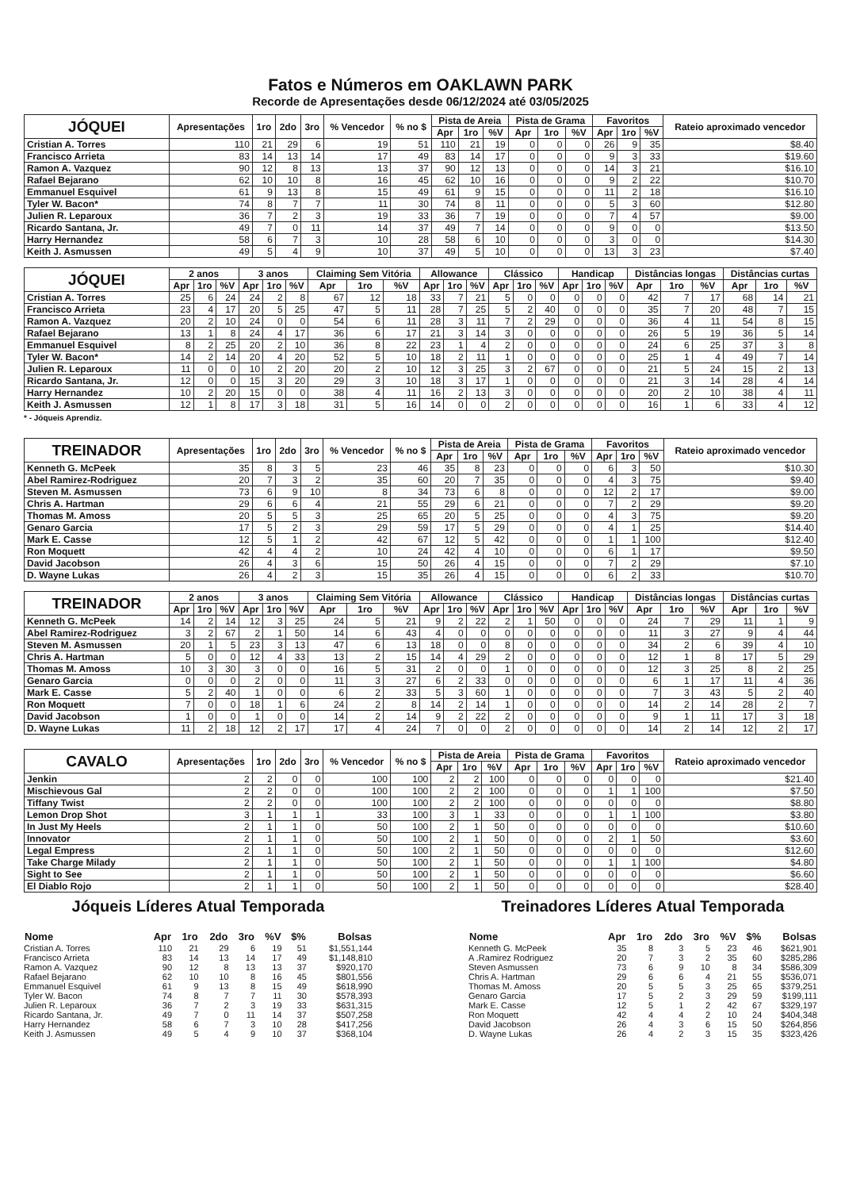Fatos e Números em OAKLAWN PARK
Recorde de Apresentações desde 06/12/2024 até 03/05/2025
| JÓQUEI | Apresentações | 1ro | 2do | 3ro | % Vencedor | % no $ | Pista de Areia | | | Pista de Grama | | | Favoritos | | | Rateio aproximado vencedor |
| --- | --- | --- | --- | --- | --- | --- | --- | --- | --- | --- | --- | --- | --- | --- | --- | --- |
| | | | | | | | Apr | 1ro | %V | Apr | 1ro | %V | Apr | 1ro | %V | |
| Cristian A. Torres | 110 | 21 | 29 | 6 | 19 | 51 | 110 | 21 | 19 | 0 | 0 | 0 | 26 | 9 | 35 | $8.40 |
| Francisco Arrieta | 83 | 14 | 13 | 14 | 17 | 49 | 83 | 14 | 17 | 0 | 0 | 0 | 9 | 3 | 33 | $19.60 |
| Ramon A. Vazquez | 90 | 12 | 8 | 13 | 13 | 37 | 90 | 12 | 13 | 0 | 0 | 0 | 14 | 3 | 21 | $16.10 |
| Rafael Bejarano | 62 | 10 | 10 | 8 | 16 | 45 | 62 | 10 | 16 | 0 | 0 | 0 | 9 | 2 | 22 | $10.70 |
| Emmanuel Esquivel | 61 | 9 | 13 | 8 | 15 | 49 | 61 | 9 | 15 | 0 | 0 | 0 | 11 | 2 | 18 | $16.10 |
| Tyler W. Bacon* | 74 | 8 | 7 | 7 | 11 | 30 | 74 | 8 | 11 | 0 | 0 | 0 | 5 | 3 | 60 | $12.80 |
| Julien R. Leparoux | 36 | 7 | 2 | 3 | 19 | 33 | 36 | 7 | 19 | 0 | 0 | 0 | 7 | 4 | 57 | $9.00 |
| Ricardo Santana, Jr. | 49 | 7 | 0 | 11 | 14 | 37 | 49 | 7 | 14 | 0 | 0 | 0 | 9 | 0 | 0 | $13.50 |
| Harry Hernandez | 58 | 6 | 7 | 3 | 10 | 28 | 58 | 6 | 10 | 0 | 0 | 0 | 3 | 0 | 0 | $14.30 |
| Keith J. Asmussen | 49 | 5 | 4 | 9 | 10 | 37 | 49 | 5 | 10 | 0 | 0 | 0 | 13 | 3 | 23 | $7.40 |
| JÓQUEI | 2 anos | | | 3 anos | | | Claiming Sem Vitória | | | Allowance | | | Clássico | | | Handicap | | | Distâncias longas | | | Distâncias curtas | | |
| --- | --- | --- | --- | --- | --- | --- | --- | --- | --- | --- | --- | --- | --- | --- | --- | --- | --- | --- | --- | --- | --- | --- | --- | --- |
| | Apr | 1ro | %V | Apr | 1ro | %V | Apr | 1ro | %V | Apr | 1ro | %V | Apr | 1ro | %V | Apr | 1ro | %V | Apr | 1ro | %V | Apr | 1ro | %V |
| Cristian A. Torres | 25 | 6 | 24 | 24 | 2 | 8 | 67 | 12 | 18 | 33 | 7 | 21 | 5 | 0 | 0 | 0 | 0 | 0 | 42 | 7 | 17 | 68 | 14 | 21 |
| Francisco Arrieta | 23 | 4 | 17 | 20 | 5 | 25 | 47 | 5 | 11 | 28 | 7 | 25 | 5 | 2 | 40 | 0 | 0 | 0 | 35 | 7 | 20 | 48 | 7 | 15 |
| Ramon A. Vazquez | 20 | 2 | 10 | 24 | 0 | 0 | 54 | 6 | 11 | 28 | 3 | 11 | 7 | 2 | 29 | 0 | 0 | 0 | 36 | 4 | 11 | 54 | 8 | 15 |
| Rafael Bejarano | 13 | 1 | 8 | 24 | 4 | 17 | 36 | 6 | 17 | 21 | 3 | 14 | 3 | 0 | 0 | 0 | 0 | 0 | 26 | 5 | 19 | 36 | 5 | 14 |
| Emmanuel Esquivel | 8 | 2 | 25 | 20 | 2 | 10 | 36 | 8 | 22 | 23 | 1 | 4 | 2 | 0 | 0 | 0 | 0 | 0 | 24 | 6 | 25 | 37 | 3 | 8 |
| Tyler W. Bacon* | 14 | 2 | 14 | 20 | 4 | 20 | 52 | 5 | 10 | 18 | 2 | 11 | 1 | 0 | 0 | 0 | 0 | 0 | 25 | 1 | 4 | 49 | 7 | 14 |
| Julien R. Leparoux | 11 | 0 | 0 | 10 | 2 | 20 | 20 | 2 | 10 | 12 | 3 | 25 | 3 | 2 | 67 | 0 | 0 | 0 | 21 | 5 | 24 | 15 | 2 | 13 |
| Ricardo Santana, Jr. | 12 | 0 | 0 | 15 | 3 | 20 | 29 | 3 | 10 | 18 | 3 | 17 | 1 | 0 | 0 | 0 | 0 | 0 | 21 | 3 | 14 | 28 | 4 | 14 |
| Harry Hernandez | 10 | 2 | 20 | 15 | 0 | 0 | 38 | 4 | 11 | 16 | 2 | 13 | 3 | 0 | 0 | 0 | 0 | 0 | 20 | 2 | 10 | 38 | 4 | 11 |
| Keith J. Asmussen | 12 | 1 | 8 | 17 | 3 | 18 | 31 | 5 | 16 | 14 | 0 | 0 | 2 | 0 | 0 | 0 | 0 | 0 | 16 | 1 | 6 | 33 | 4 | 12 |
* - Jóqueis Aprendiz.
| TREINADOR | Apresentações | 1ro | 2do | 3ro | % Vencedor | % no $ | Pista de Areia | | | Pista de Grama | | | Favoritos | | | Rateio aproximado vencedor |
| --- | --- | --- | --- | --- | --- | --- | --- | --- | --- | --- | --- | --- | --- | --- | --- | --- |
| | | | | | | | Apr | 1ro | %V | Apr | 1ro | %V | Apr | 1ro | %V | |
| Kenneth G. McPeek | 35 | 8 | 3 | 5 | 23 | 46 | 35 | 8 | 23 | 0 | 0 | 0 | 6 | 3 | 50 | $10.30 |
| Abel Ramirez-Rodriguez | 20 | 7 | 3 | 2 | 35 | 60 | 20 | 7 | 35 | 0 | 0 | 0 | 4 | 3 | 75 | $9.40 |
| Steven M. Asmussen | 73 | 6 | 9 | 10 | 8 | 34 | 73 | 6 | 8 | 0 | 0 | 0 | 12 | 2 | 17 | $9.00 |
| Chris A. Hartman | 29 | 6 | 6 | 4 | 21 | 55 | 29 | 6 | 21 | 0 | 0 | 0 | 7 | 2 | 29 | $9.20 |
| Thomas M. Amoss | 20 | 5 | 5 | 3 | 25 | 65 | 20 | 5 | 25 | 0 | 0 | 0 | 4 | 3 | 75 | $9.20 |
| Genaro Garcia | 17 | 5 | 2 | 3 | 29 | 59 | 17 | 5 | 29 | 0 | 0 | 0 | 4 | 1 | 25 | $14.40 |
| Mark E. Casse | 12 | 5 | 1 | 2 | 42 | 67 | 12 | 5 | 42 | 0 | 0 | 0 | 1 | 1 | 100 | $12.40 |
| Ron Moquett | 42 | 4 | 4 | 2 | 10 | 24 | 42 | 4 | 10 | 0 | 0 | 0 | 6 | 1 | 17 | $9.50 |
| David Jacobson | 26 | 4 | 3 | 6 | 15 | 50 | 26 | 4 | 15 | 0 | 0 | 0 | 7 | 2 | 29 | $7.10 |
| D. Wayne Lukas | 26 | 4 | 2 | 3 | 15 | 35 | 26 | 4 | 15 | 0 | 0 | 0 | 6 | 2 | 33 | $10.70 |
| TREINADOR | 2 anos | | | 3 anos | | | Claiming Sem Vitória | | | Allowance | | | Clássico | | | Handicap | | | Distâncias longas | | | Distâncias curtas | | |
| --- | --- | --- | --- | --- | --- | --- | --- | --- | --- | --- | --- | --- | --- | --- | --- | --- | --- | --- | --- | --- | --- | --- | --- | --- |
| | Apr | 1ro | %V | Apr | 1ro | %V | Apr | 1ro | %V | Apr | 1ro | %V | Apr | 1ro | %V | Apr | 1ro | %V | Apr | 1ro | %V | Apr | 1ro | %V |
| Kenneth G. McPeek | 14 | 2 | 14 | 12 | 3 | 25 | 24 | 5 | 21 | 9 | 2 | 22 | 2 | 1 | 50 | 0 | 0 | 0 | 24 | 7 | 29 | 11 | 1 | 9 |
| Abel Ramirez-Rodriguez | 3 | 2 | 67 | 2 | 1 | 50 | 14 | 6 | 43 | 4 | 0 | 0 | 0 | 0 | 0 | 0 | 0 | 0 | 11 | 3 | 27 | 9 | 4 | 44 |
| Steven M. Asmussen | 20 | 1 | 5 | 23 | 3 | 13 | 47 | 6 | 13 | 18 | 0 | 0 | 8 | 0 | 0 | 0 | 0 | 0 | 34 | 2 | 6 | 39 | 4 | 10 |
| Chris A. Hartman | 5 | 0 | 0 | 12 | 4 | 33 | 13 | 2 | 15 | 14 | 4 | 29 | 2 | 0 | 0 | 0 | 0 | 0 | 12 | 1 | 8 | 17 | 5 | 29 |
| Thomas M. Amoss | 10 | 3 | 30 | 3 | 0 | 0 | 16 | 5 | 31 | 2 | 0 | 0 | 1 | 0 | 0 | 0 | 0 | 0 | 12 | 3 | 25 | 8 | 2 | 25 |
| Genaro Garcia | 0 | 0 | 0 | 2 | 0 | 0 | 11 | 3 | 27 | 6 | 2 | 33 | 0 | 0 | 0 | 0 | 0 | 0 | 6 | 1 | 17 | 11 | 4 | 36 |
| Mark E. Casse | 5 | 2 | 40 | 1 | 0 | 0 | 6 | 2 | 33 | 5 | 3 | 60 | 1 | 0 | 0 | 0 | 0 | 0 | 7 | 3 | 43 | 5 | 2 | 40 |
| Ron Moquett | 7 | 0 | 0 | 18 | 1 | 6 | 24 | 2 | 8 | 14 | 2 | 14 | 1 | 0 | 0 | 0 | 0 | 0 | 14 | 2 | 14 | 28 | 2 | 7 |
| David Jacobson | 1 | 0 | 0 | 1 | 0 | 0 | 14 | 2 | 14 | 9 | 2 | 22 | 2 | 0 | 0 | 0 | 0 | 0 | 9 | 1 | 11 | 17 | 3 | 18 |
| D. Wayne Lukas | 11 | 2 | 18 | 12 | 2 | 17 | 17 | 4 | 24 | 7 | 0 | 0 | 2 | 0 | 0 | 0 | 0 | 0 | 14 | 2 | 14 | 12 | 2 | 17 |
| CAVALO | Apresentações | 1ro | 2do | 3ro | % Vencedor | % no $ | Pista de Areia | | | Pista de Grama | | | Favoritos | | | Rateio aproximado vencedor |
| --- | --- | --- | --- | --- | --- | --- | --- | --- | --- | --- | --- | --- | --- | --- | --- | --- |
| | | | | | | | Apr | 1ro | %V | Apr | 1ro | %V | Apr | 1ro | %V | |
| Jenkin | 2 | 2 | 0 | 0 | 100 | 100 | 2 | 2 | 100 | 0 | 0 | 0 | 0 | 0 | 0 | $21.40 |
| Mischievous Gal | 2 | 2 | 0 | 0 | 100 | 100 | 2 | 2 | 100 | 0 | 0 | 0 | 1 | 1 | 100 | $7.50 |
| Tiffany Twist | 2 | 2 | 0 | 0 | 100 | 100 | 2 | 2 | 100 | 0 | 0 | 0 | 0 | 0 | 0 | $8.80 |
| Lemon Drop Shot | 3 | 1 | 1 | 1 | 33 | 100 | 3 | 1 | 33 | 0 | 0 | 0 | 1 | 1 | 100 | $3.80 |
| In Just My Heels | 2 | 1 | 1 | 0 | 50 | 100 | 2 | 1 | 50 | 0 | 0 | 0 | 0 | 0 | 0 | $10.60 |
| Innovator | 2 | 1 | 1 | 0 | 50 | 100 | 2 | 1 | 50 | 0 | 0 | 0 | 2 | 1 | 50 | $3.60 |
| Legal Empress | 2 | 1 | 1 | 0 | 50 | 100 | 2 | 1 | 50 | 0 | 0 | 0 | 0 | 0 | 0 | $12.60 |
| Take Charge Milady | 2 | 1 | 1 | 0 | 50 | 100 | 2 | 1 | 50 | 0 | 0 | 0 | 1 | 1 | 100 | $4.80 |
| Sight to See | 2 | 1 | 1 | 0 | 50 | 100 | 2 | 1 | 50 | 0 | 0 | 0 | 0 | 0 | 0 | $6.60 |
| El Diablo Rojo | 2 | 1 | 1 | 0 | 50 | 100 | 2 | 1 | 50 | 0 | 0 | 0 | 0 | 0 | 0 | $28.40 |
Jóqueis Líderes Atual Temporada
| Nome | Apr | 1ro | 2do | 3ro | %V | $% | Bolsas |
| --- | --- | --- | --- | --- | --- | --- | --- |
| Cristian A. Torres | 110 | 21 | 29 | 6 | 19 | 51 | $1,551,144 |
| Francisco Arrieta | 83 | 14 | 13 | 14 | 17 | 49 | $1,148,810 |
| Ramon A. Vazquez | 90 | 12 | 8 | 13 | 13 | 37 | $920,170 |
| Rafael Bejarano | 62 | 10 | 10 | 8 | 16 | 45 | $801,556 |
| Emmanuel Esquivel | 61 | 9 | 13 | 8 | 15 | 49 | $618,990 |
| Tyler W. Bacon | 74 | 8 | 7 | 7 | 11 | 30 | $578,393 |
| Julien R. Leparoux | 36 | 7 | 2 | 3 | 19 | 33 | $631,315 |
| Ricardo Santana, Jr. | 49 | 7 | 0 | 11 | 14 | 37 | $507,258 |
| Harry Hernandez | 58 | 6 | 7 | 3 | 10 | 28 | $417,256 |
| Keith J. Asmussen | 49 | 5 | 4 | 9 | 10 | 37 | $368,104 |
Treinadores Líderes Atual Temporada
| Nome | Apr | 1ro | 2do | 3ro | %V | $% | Bolsas |
| --- | --- | --- | --- | --- | --- | --- | --- |
| Kenneth G. McPeek | 35 | 8 | 3 | 5 | 23 | 46 | $621,901 |
| A .Ramirez Rodriguez | 20 | 7 | 3 | 2 | 35 | 60 | $285,286 |
| Steven Asmussen | 73 | 6 | 9 | 10 | 8 | 34 | $586,309 |
| Chris A. Hartman | 29 | 6 | 6 | 4 | 21 | 55 | $536,071 |
| Thomas M. Amoss | 20 | 5 | 5 | 3 | 25 | 65 | $379,251 |
| Genaro Garcia | 17 | 5 | 2 | 3 | 29 | 59 | $199,111 |
| Mark E. Casse | 12 | 5 | 1 | 2 | 42 | 67 | $329,197 |
| Ron Moquett | 42 | 4 | 4 | 2 | 10 | 24 | $404,348 |
| David Jacobson | 26 | 4 | 3 | 6 | 15 | 50 | $264,856 |
| D. Wayne Lukas | 26 | 4 | 2 | 3 | 15 | 35 | $323,426 |